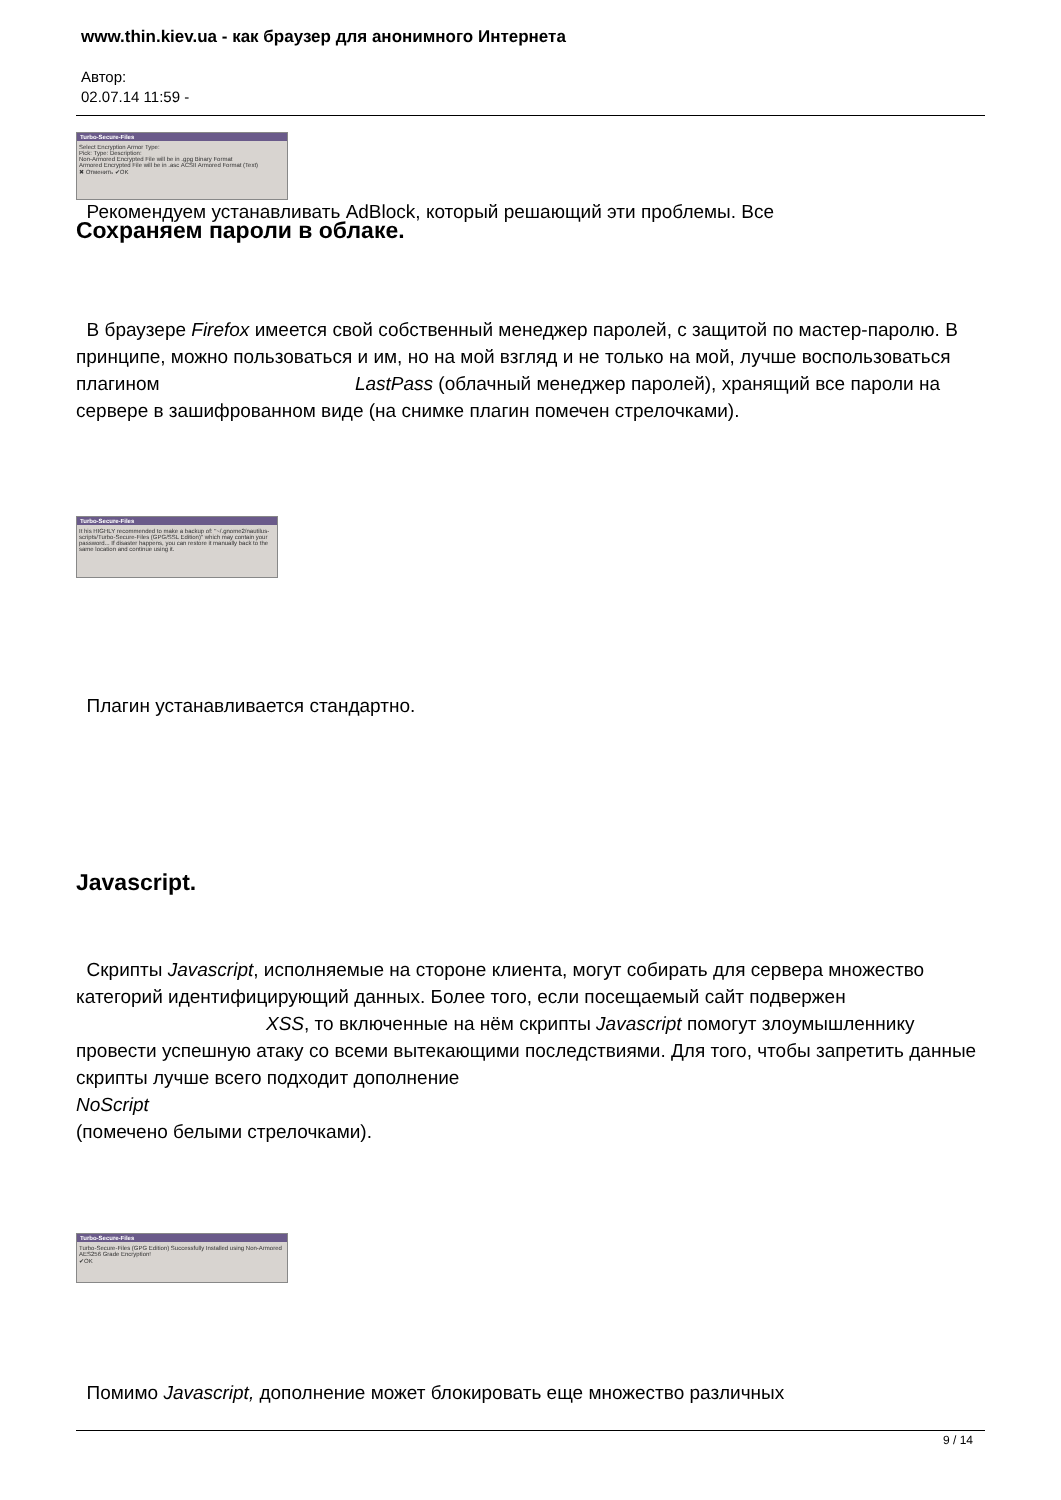www.thin.kiev.ua - как браузер для анонимного Интернета
Автор:
02.07.14 11:59 -
Turbo-Secure-Files
Select Encryption Armor Type:
Pick: Type: Description:
Non-Armored Encrypted File will be in .gpg Binary Format
Armored Encrypted File will be in .asc ACSII Armored Format (Text)
✖ Отменить ✔OK
Рекомендуем устанавливать AdBlock, который решающий эти проблемы. Все
Сохраняем пароли в облаке.
В браузере Firefox имеется свой собственный менеджер паролей, с защитой по мастер-паролю. В принципе, можно пользоваться и им, но на мой взгляд и не только на мой, лучше воспользоваться плагином LastPass (облачный менеджер паролей), хранящий все пароли на сервере в зашифрованном виде (на снимке плагин помечен стрелочками).
Turbo-Secure-Files
It his HIGHLY recommended to make a backup of: "~/.gnome2/nautilus-scripts/Turbo-Secure-Files (GPG/SSL Edition)" which may contain your password... If disaster happens, you can restore it manually back to the same location and continue using it.
Плагин устанавливается стандартно.
Javascript.
Скрипты Javascript, исполняемые на стороне клиента, могут собирать для сервера множество категорий идентифицирующий данных. Более того, если посещаемый сайт подвержен XSS, то включенные на нём скрипты Javascript помогут злоумышленнику провести успешную атаку со всеми вытекающими последствиями. Для того, чтобы запретить данные скрипты лучше всего подходит дополнение
NoScript
(помечено белыми стрелочками).
Turbo-Secure-Files
Turbo-Secure-Files (GPG Edition) Successfully Installed using Non-Armored AES256 Grade Encryption!
✔OK
Помимо Javascript, дополнение может блокировать еще множество различных
9 / 14